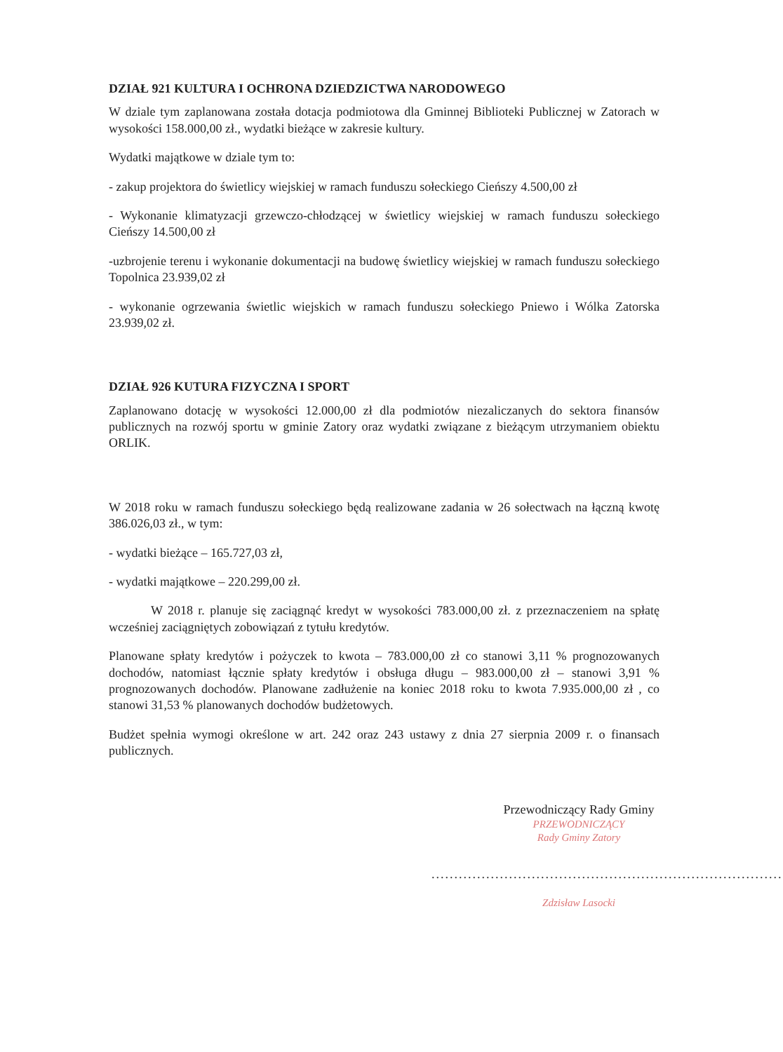DZIAŁ 921 KULTURA I OCHRONA DZIEDZICTWA NARODOWEGO
W dziale tym zaplanowana została dotacja podmiotowa dla Gminnej Biblioteki Publicznej w Zatorach w wysokości 158.000,00 zł., wydatki bieżące w zakresie kultury.
Wydatki majątkowe w dziale tym to:
- zakup projektora do świetlicy wiejskiej w ramach funduszu sołeckiego Cieńszy 4.500,00 zł
- Wykonanie klimatyzacji grzewczo-chłodzącej w świetlicy wiejskiej w ramach funduszu sołeckiego Cieńszy 14.500,00 zł
-uzbrojenie terenu i wykonanie dokumentacji na budowę świetlicy wiejskiej w ramach funduszu sołeckiego Topolnica 23.939,02 zł
- wykonanie ogrzewania świetlic wiejskich w ramach funduszu sołeckiego Pniewo i Wólka Zatorska 23.939,02 zł.
DZIAŁ 926 KUTURA FIZYCZNA I SPORT
Zaplanowano dotację w wysokości 12.000,00 zł dla podmiotów niezaliczanych do sektora finansów publicznych na rozwój sportu w gminie Zatory oraz wydatki związane z bieżącym utrzymaniem obiektu ORLIK.
W 2018 roku w ramach funduszu sołeckiego będą realizowane zadania w 26 sołectwach na łączną kwotę 386.026,03 zł., w tym:
- wydatki bieżące – 165.727,03 zł,
- wydatki majątkowe – 220.299,00 zł.
W 2018 r. planuje się zaciągnąć kredyt w wysokości 783.000,00 zł. z przeznaczeniem na spłatę wcześniej zaciągniętych zobowiązań z tytułu kredytów.
Planowane spłaty kredytów i pożyczek to kwota – 783.000,00 zł co stanowi 3,11 % prognozowanych dochodów, natomiast łącznie spłaty kredytów i obsługa długu – 983.000,00 zł – stanowi 3,91 % prognozowanych dochodów. Planowane zadłużenie na koniec 2018 roku to kwota 7.935.000,00 zł , co stanowi 31,53 % planowanych dochodów budżetowych.
Budżet spełnia wymogi określone w art. 242 oraz 243 ustawy z dnia 27 sierpnia 2009 r. o finansach publicznych.
Przewodniczący Rady Gminy
PRZEWODNICZĄCY
Rady Gminy Zatory
.............................................................................
Zdzisław Lasocki